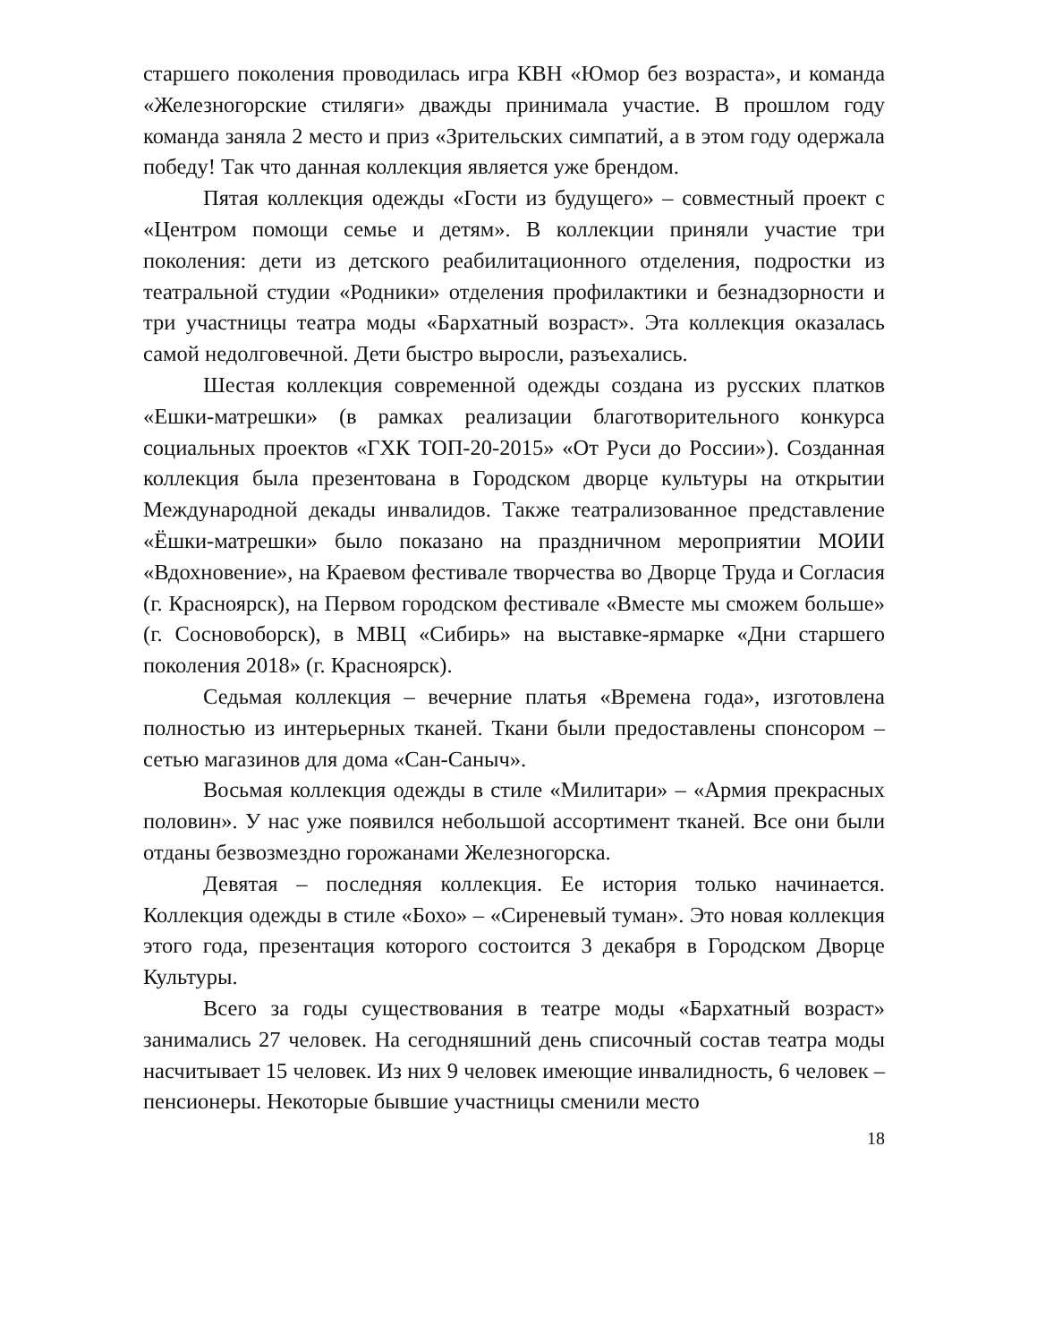старшего поколения проводилась игра КВН «Юмор без возраста», и команда «Железногорские стиляги» дважды принимала участие. В прошлом году команда заняла 2 место и приз «Зрительских симпатий, а в этом году одержала победу! Так что данная коллекция является уже брендом.
Пятая коллекция одежды «Гости из будущего» – совместный проект с «Центром помощи семье и детям». В коллекции приняли участие три поколения: дети из детского реабилитационного отделения, подростки из театральной студии «Родники» отделения профилактики и безнадзорности и три участницы театра моды «Бархатный возраст». Эта коллекция оказалась самой недолговечной. Дети быстро выросли, разъехались.
Шестая коллекция современной одежды создана из русских платков «Ешки-матрешки» (в рамках реализации благотворительного конкурса социальных проектов «ГХК ТОП-20-2015» «От Руси до России»). Созданная коллекция была презентована в Городском дворце культуры на открытии Международной декады инвалидов. Также театрализованное представление «Ёшки-матрешки» было показано на праздничном мероприятии МОИИ «Вдохновение», на Краевом фестивале творчества во Дворце Труда и Согласия (г. Красноярск), на Первом городском фестивале «Вместе мы сможем больше» (г. Сосновоборск), в МВЦ «Сибирь» на выставке-ярмарке «Дни старшего поколения 2018» (г. Красноярск).
Седьмая коллекция – вечерние платья «Времена года», изготовлена полностью из интерьерных тканей. Ткани были предоставлены спонсором – сетью магазинов для дома «Сан-Саныч».
Восьмая коллекция одежды в стиле «Милитари» – «Армия прекрасных половин». У нас уже появился небольшой ассортимент тканей. Все они были отданы безвозмездно горожанами Железногорска.
Девятая – последняя коллекция. Ее история только начинается. Коллекция одежды в стиле «Бохо» – «Сиреневый туман». Это новая коллекция этого года, презентация которого состоится 3 декабря в Городском Дворце Культуры.
Всего за годы существования в театре моды «Бархатный возраст» занимались 27 человек. На сегодняшний день списочный состав театра моды насчитывает 15 человек. Из них 9 человек имеющие инвалидность, 6 человек – пенсионеры. Некоторые бывшие участницы сменили место
18